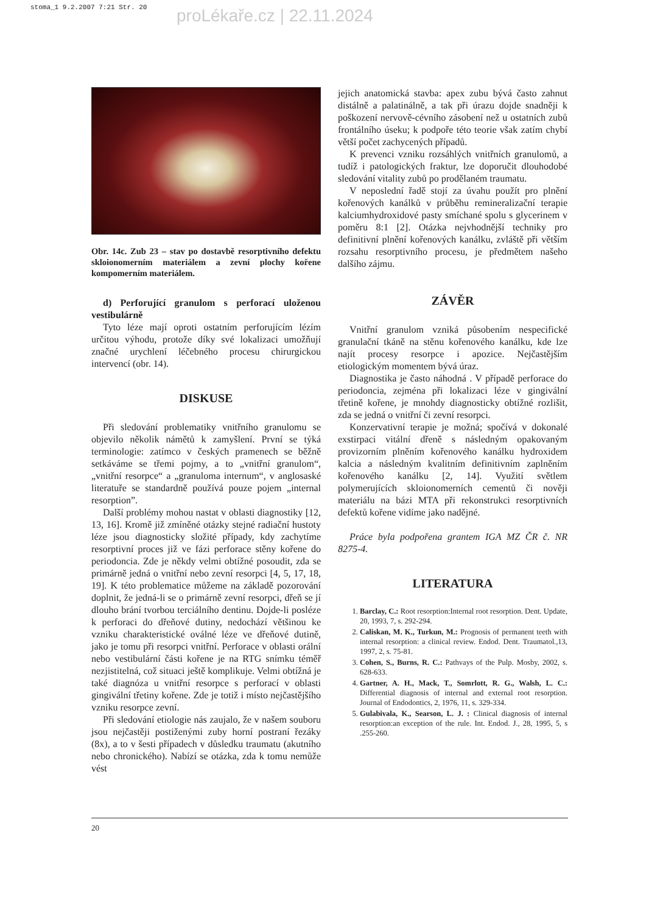stoma_1 9.2.2007 7:21 Str. 20 proLékaře.cz | 22.11.2024
Obr. 14c. Zub 23 – stav po dostavbě resorptivního defektu skloionomerním materiálem a zevní plochy kořene kompomerním materiálem.
d) Perforující granulom s perforací uloženou vestibulárně
Tyto léze mají oproti ostatním perforujícím lézím určitou výhodu, protože díky své lokalizaci umožňují značné urychlení léčebného procesu chirurgickou intervencí (obr. 14).
DISKUSE
Při sledování problematiky vnitřního granulomu se objevilo několik námětů k zamyšlení. První se týká terminologie: zatímco v českých pramenech se běžně setkáváme se třemi pojmy, a to „vnitřní granulom“, „vnitřní resorpce“ a „granuloma internum“, v anglosaské literatuře se standardně používá pouze pojem „internal resorption”.
Další problémy mohou nastat v oblasti diagnostiky [12, 13, 16]. Kromě již zmíněné otázky stejné radiační hustoty léze jsou diagnosticky složité případy, kdy zachytíme resorptivní proces již ve fázi perforace stěny kořene do periodoncia. Zde je někdy velmi obtížné posoudit, zda se primárně jedná o vnitřní nebo zevní resorpci [4, 5, 17, 18, 19]. K této problematice můžeme na základě pozorování doplnit, že jedná-li se o primárně zevní resorpci, dřeň se jí dlouho brání tvorbou terciálního dentinu. Dojde-li posléze k perforaci do dřeňové dutiny, nedochází většinou ke vzniku charakteristické oválné léze ve dřeňové dutině, jako je tomu při resorpci vnitřní. Perforace v oblasti orální nebo vestibulární části kořene je na RTG snímku téměř nezjistitelná, což situaci ještě komplikuje. Velmi obtížná je také diagnóza u vnitřní resorpce s perforací v oblasti gingivální třetiny kořene. Zde je totiž i místo nejčastějšího vzniku resorpce zevní.
Při sledování etiologie nás zaujalo, že v našem souboru jsou nejčastěji postiženými zuby horní postraní řezáky (8x), a to v šesti případech v důsledku traumatu (akutního nebo chronického). Nabízí se otázka, zda k tomu nemůže vést
jejich anatomická stavba: apex zubu bývá často zahnut distálně a palatinálně, a tak při úrazu dojde snadněji k poškození nervově-cévního zásobení než u ostatních zubů frontálního úseku; k podpoře této teorie však zatím chybí větší počet zachycených případů.
K prevenci vzniku rozsáhlých vnitřních granulomů, a tudíž i patologických fraktur, lze doporučit dlouhodobé sledování vitality zubů po prodělaném traumatu.
V neposlední řadě stojí za úvahu použít pro plnění kořenových kanálků v průběhu remineralizační terapie kalciumhydroxidové pasty smíchané spolu s glycerinem v poměru 8:1 [2]. Otázka nejvhodnější techniky pro definitivní plnění kořenových kanálku, zvláště při větším rozsahu resorptivního procesu, je předmětem našeho dalšího zájmu.
ZÁVĚR
Vnitřní granulom vzniká působením nespecifické granulační tkáně na stěnu kořenového kanálku, kde lze najít procesy resorpce i apozice. Nejčastějším etiologickým momentem bývá úraz.
Diagnostika je často náhodná . V případě perforace do periodoncia, zejména při lokalizaci léze v gingivální třetině kořene, je mnohdy diagnosticky obtížné rozlišit, zda se jedná o vnitřní či zevní resorpci.
Konzervativní terapie je možná; spočívá v dokonalé exstirpaci vitální dřeně s následným opakovaným provizorním plněním kořenového kanálku hydroxidem kalcia a následným kvalitním definitivním zaplněním kořenového kanálku [2, 14]. Využití světlem polymerujících skloionomerních cementů či nověji materiálu na bázi MTA při rekonstrukci resorptivních defektů kořene vidíme jako nadějné.
Práce byla podpořena grantem IGA MZ ČR č. NR 8275-4.
LITERATURA
1. Barclay, C.: Root resorption:Internal root resorption. Dent. Update, 20, 1993, 7, s. 292-294.
2. Caliskan, M. K., Turkun, M.: Prognosis of permanent teeth with internal resorption: a clinical review. Endod. Dent. Traumatol.,13, 1997, 2, s. 75-81.
3. Cohen, S., Burns, R. C.: Pathvays of the Pulp. Mosby, 2002, s. 628-633.
4. Gartner, A. H., Mack, T., Somrlott, R. G., Walsh, L. C.: Differential diagnosis of internal and external root resorption. Journal of Endodontics, 2, 1976, 11, s. 329-334.
5. Gulabivala, K., Searson, L. J. : Clinical diagnosis of internal resorption:an exception of the rule. Int. Endod. J., 28, 1995, 5, s .255-260.
20